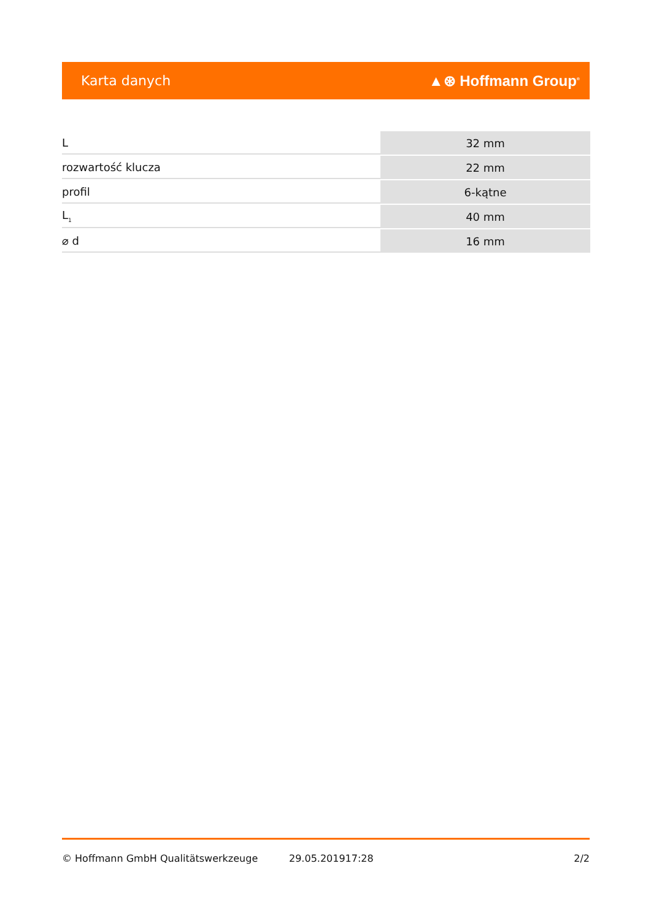Karta danych ▲⊛ Hoffmann Group<sup>®</sup>
| L | 32 mm |
| rozwartość klucza | 22 mm |
| profil | 6-kątne |
| L<sub>1</sub> | 40 mm |
| ⌀ d | 16 mm |
© Hoffmann GmbH Qualitätswerkzeuge 29.05.201917:28 2/2